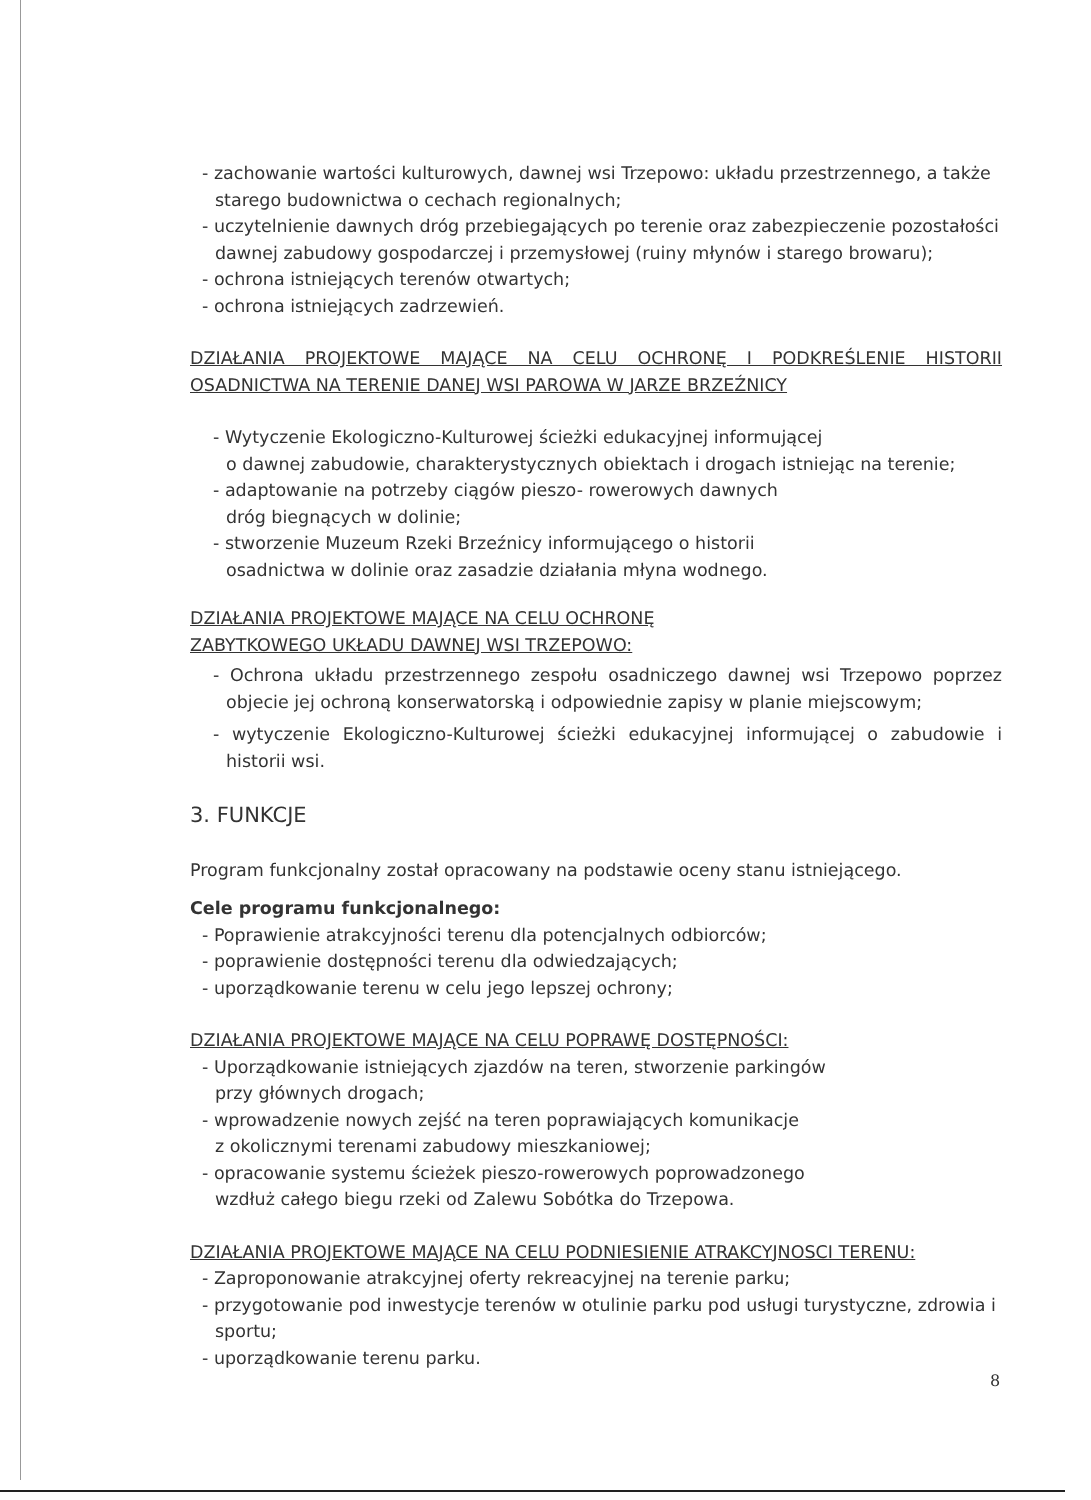- zachowanie wartości kulturowych, dawnej wsi Trzepowo: układu przestrzennego, a także starego budownictwa o cechach regionalnych;
- uczytelnienie dawnych dróg przebiegających po terenie oraz zabezpieczenie pozostałości dawnej zabudowy gospodarczej i przemysłowej (ruiny młynów i starego browaru);
- ochrona istniejących terenów otwartych;
- ochrona istniejących zadrzewień.
DZIAŁANIA PROJEKTOWE MAJĄCE NA CELU OCHRONĘ I PODKREŚLENIE HISTORII OSADNICTWA NA TERENIE DANEJ WSI PAROWA W JARZE BRZEŹNICY
- Wytyczenie Ekologiczno-Kulturowej ścieżki edukacyjnej informującej
o dawnej zabudowie, charakterystycznych obiektach i drogach istniejąc na terenie;
- adaptowanie na potrzeby ciągów pieszo- rowerowych dawnych
dróg biegnących w dolinie;
- stworzenie Muzeum Rzeki Brzeźnicy informującego o historii
osadnictwa w dolinie oraz zasadzie działania młyna wodnego.
DZIAŁANIA PROJEKTOWE MAJĄCE NA CELU OCHRONĘ
ZABYTKOWEGO UKŁADU DAWNEJ WSI TRZEPOWO:
- Ochrona układu przestrzennego zespołu osadniczego dawnej wsi Trzepowo poprzez objecie jej ochroną konserwatorską i odpowiednie zapisy w planie miejscowym;
- wytyczenie Ekologiczno-Kulturowej ścieżki edukacyjnej informującej o zabudowie i historii wsi.
3. FUNKCJE
Program funkcjonalny został opracowany na podstawie oceny stanu istniejącego.
Cele programu funkcjonalnego:
- Poprawienie atrakcyjności terenu dla potencjalnych odbiorców;
- poprawienie dostępności terenu dla odwiedzających;
- uporządkowanie terenu w celu jego lepszej ochrony;
DZIAŁANIA PROJEKTOWE MAJĄCE NA CELU POPRAWĘ DOSTĘPNOŚCI:
- Uporządkowanie istniejących zjazdów na teren, stworzenie parkingów
przy głównych drogach;
- wprowadzenie nowych zejść na teren poprawiających komunikacje
z okolicznymi terenami zabudowy mieszkaniowej;
- opracowanie systemu ścieżek pieszo-rowerowych poprowadzonego
wzdłuż całego biegu rzeki od Zalewu Sobótka do Trzepowa.
DZIAŁANIA PROJEKTOWE MAJĄCE NA CELU PODNIESIENIE ATRAKCYJNOSCI TERENU:
- Zaproponowanie atrakcyjnej oferty rekreacyjnej na terenie parku;
- przygotowanie pod inwestycje terenów w otulinie parku pod usługi turystyczne, zdrowia i sportu;
- uporządkowanie terenu parku.
8